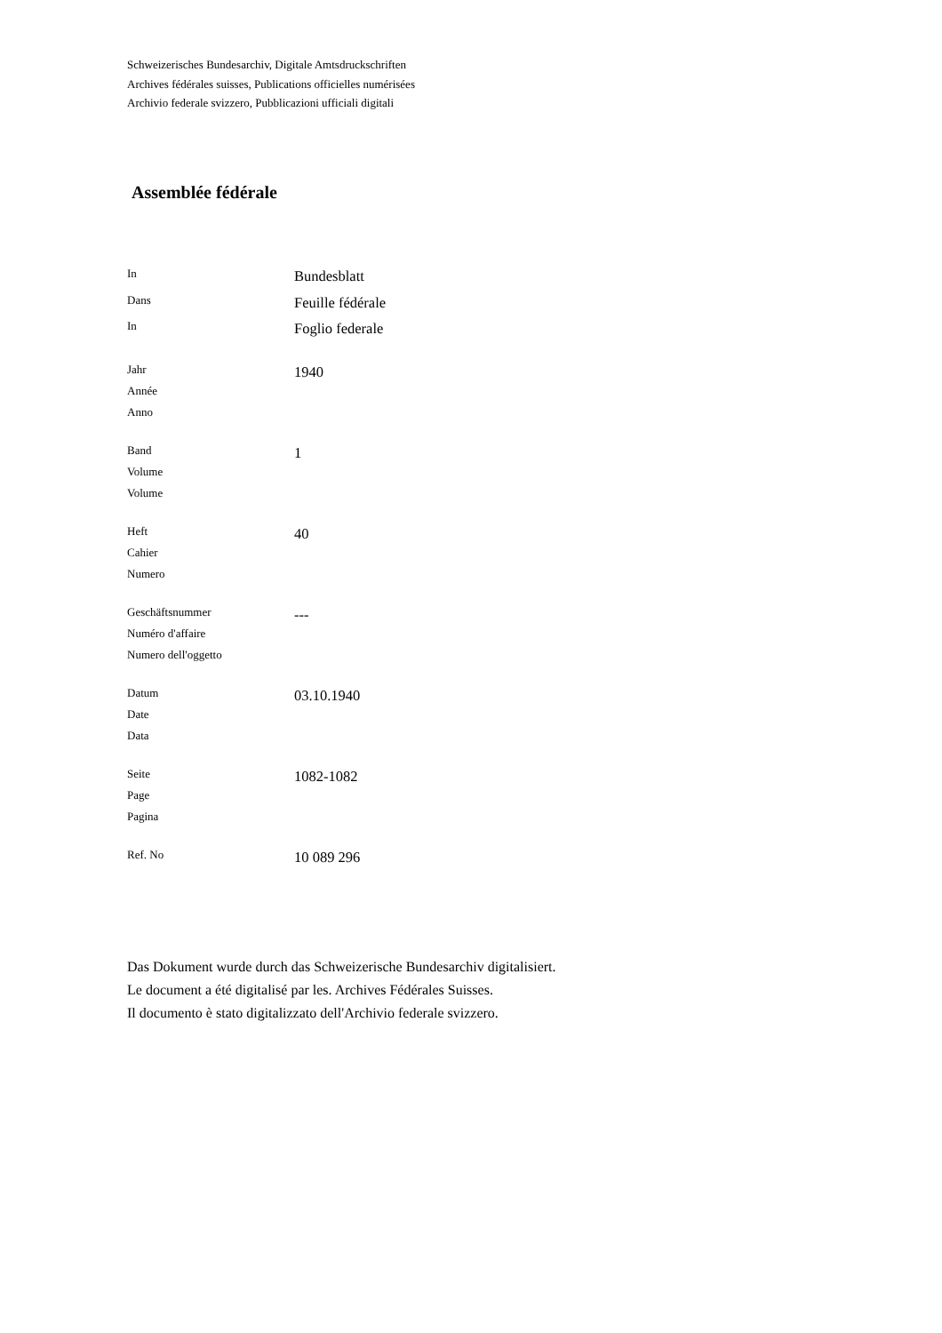Schweizerisches Bundesarchiv, Digitale Amtsdruckschriften
Archives fédérales suisses, Publications officielles numérisées
Archivio federale svizzero, Pubblicazioni ufficiali digitali
Assemblée fédérale
| In | Bundesblatt |
| Dans | Feuille fédérale |
| In | Foglio federale |
| Jahr Année Anno | 1940 |
| Band Volume Volume | 1 |
| Heft Cahier Numero | 40 |
| Geschäftsnummer Numéro d'affaire Numero dell'oggetto | --- |
| Datum Date Data | 03.10.1940 |
| Seite Page Pagina | 1082-1082 |
| Ref. No | 10 089 296 |
Das Dokument wurde durch das Schweizerische Bundesarchiv digitalisiert.
Le document a été digitalisé par les. Archives Fédérales Suisses.
Il documento è stato digitalizzato dell'Archivio federale svizzero.